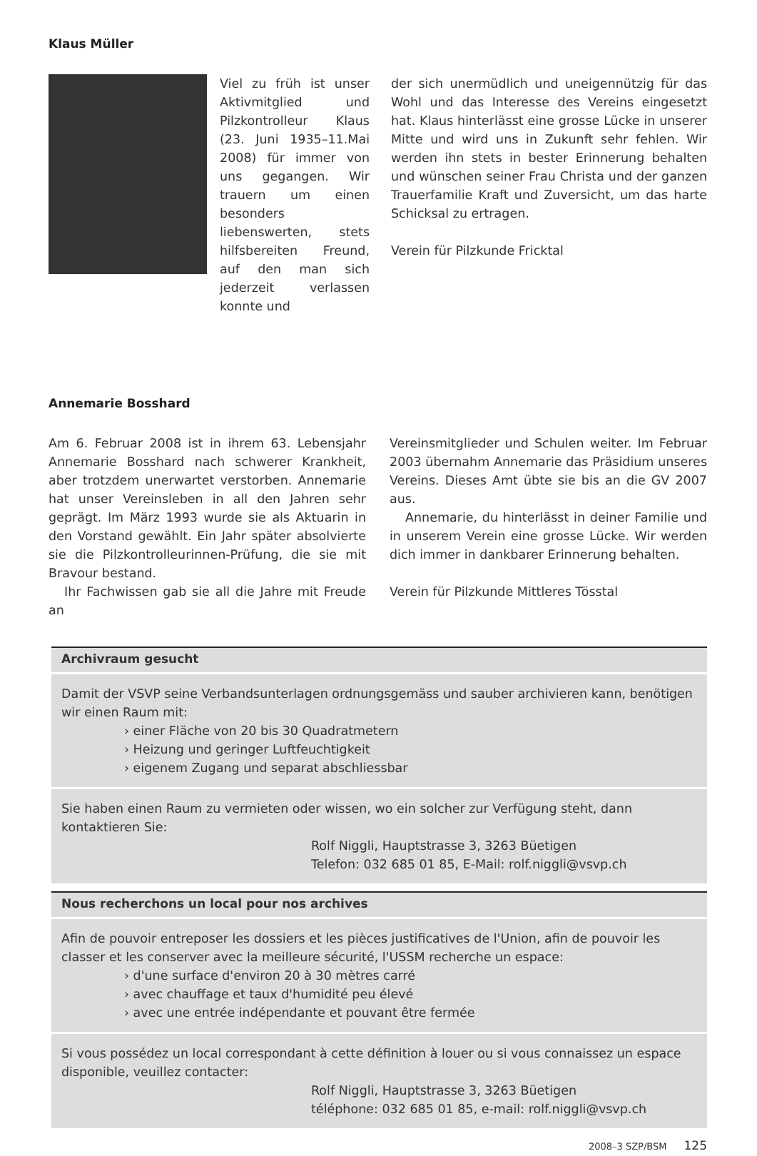Klaus Müller
Viel zu früh ist unser Aktivmitglied und Pilzkontrolleur Klaus (23. Juni 1935–11.Mai 2008) für immer von uns gegangen. Wir trauern um einen besonders liebenswerten, stets hilfsbereiten Freund, auf den man sich jederzeit verlassen konnte und
der sich unermüdlich und uneigennützig für das Wohl und das Interesse des Vereins eingesetzt hat. Klaus hinterlässt eine grosse Lücke in unserer Mitte und wird uns in Zukunft sehr fehlen. Wir werden ihn stets in bester Erinnerung behalten und wünschen seiner Frau Christa und der ganzen Trauerfamilie Kraft und Zuversicht, um das harte Schicksal zu ertragen.
Verein für Pilzkunde Fricktal
Annemarie Bosshard
Am 6. Februar 2008 ist in ihrem 63. Lebensjahr Annemarie Bosshard nach schwerer Krankheit, aber trotzdem unerwartet verstorben. Annemarie hat unser Vereinsleben in all den Jahren sehr geprägt. Im März 1993 wurde sie als Aktuarin in den Vorstand gewählt. Ein Jahr später absolvierte sie die Pilzkontrolleurinnen-Prüfung, die sie mit Bravour bestand.
Ihr Fachwissen gab sie all die Jahre mit Freude an
Vereinsmitglieder und Schulen weiter. Im Februar 2003 übernahm Annemarie das Präsidium unseres Vereins. Dieses Amt übte sie bis an die GV 2007 aus.
Annemarie, du hinterlässt in deiner Familie und in unserem Verein eine grosse Lücke. Wir werden dich immer in dankbarer Erinnerung behalten.
Verein für Pilzkunde Mittleres Tösstal
Archivraum gesucht
Damit der VSVP seine Verbandsunterlagen ordnungsgemäss und sauber archivieren kann, benötigen wir einen Raum mit:
› einer Fläche von 20 bis 30 Quadratmetern
› Heizung und geringer Luftfeuchtigkeit
› eigenem Zugang und separat abschliessbar
Sie haben einen Raum zu vermieten oder wissen, wo ein solcher zur Verfügung steht, dann kontaktieren Sie:
Rolf Niggli, Hauptstrasse 3, 3263 Büetigen
Telefon: 032 685 01 85, E-Mail: rolf.niggli@vsvp.ch
Nous recherchons un local pour nos archives
Afin de pouvoir entreposer les dossiers et les pièces justificatives de l'Union, afin de pouvoir les classer et les conserver avec la meilleure sécurité, l'USSM recherche un espace:
› d'une surface d'environ 20 à 30 mètres carré
› avec chauffage et taux d'humidité peu élevé
› avec une entrée indépendante et pouvant être fermée
Si vous possédez un local correspondant à cette définition à louer ou si vous connaissez un espace disponible, veuillez contacter:
Rolf Niggli, Hauptstrasse 3, 3263 Büetigen
téléphone: 032 685 01 85, e-mail: rolf.niggli@vsvp.ch
2008–3 SZP/BSM 125